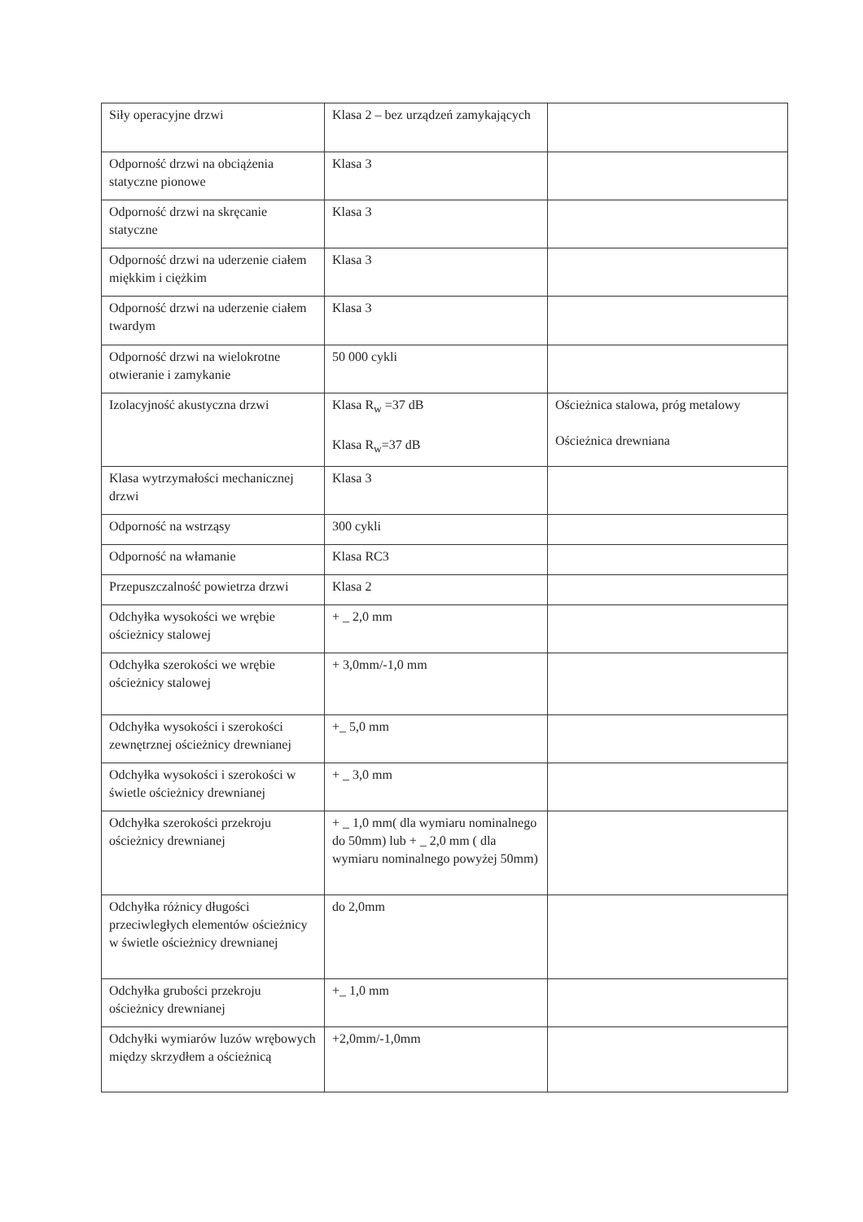| Siły operacyjne drzwi | Klasa 2 – bez urządzeń zamykających | |
| Odporność drzwi na obciążenia statyczne pionowe | Klasa 3 | |
| Odporność drzwi na skręcanie statyczne | Klasa 3 | |
| Odporność drzwi na uderzenie ciałem miękkim i ciężkim | Klasa 3 | |
| Odporność drzwi na uderzenie ciałem twardym | Klasa 3 | |
| Odporność drzwi na wielokrotne otwieranie i zamykanie | 50 000 cykli | |
| Izolacyjność akustyczna drzwi | Klasa R<sub>w</sub> =37 dB Klasa R<sub>w</sub>=37 dB | Ościeżnica stalowa, próg metalowy Ościeżnica drewniana |
| Klasa wytrzymałości mechanicznej drzwi | Klasa 3 | |
| Odporność na wstrząsy | 300 cykli | |
| Odporność na włamanie | Klasa RC3 | |
| Przepuszczalność powietrza drzwi | Klasa 2 | |
| Odchyłka wysokości we wrębie ościeżnicy stalowej | + _ 2,0 mm | |
| Odchyłka szerokości we wrębie ościeżnicy stalowej | + 3,0mm/-1,0 mm | |
| Odchyłka wysokości i szerokości zewnętrznej ościeżnicy drewnianej | +_ 5,0 mm | |
| Odchyłka wysokości i szerokości w świetle ościeżnicy drewnianej | + _ 3,0 mm | |
| Odchyłka szerokości przekroju ościeżnicy drewnianej | + _ 1,0 mm( dla wymiaru nominalnego do 50mm) lub + _ 2,0 mm ( dla wymiaru nominalnego powyżej 50mm) | |
| Odchyłka różnicy długości przeciwległych elementów ościeżnicy w świetle ościeżnicy drewnianej | do 2,0mm | |
| Odchyłka grubości przekroju ościeżnicy drewnianej | +_ 1,0 mm | |
| Odchyłki wymiarów luzów wrębowych między skrzydłem a ościeżnicą | +2,0mm/-1,0mm | |